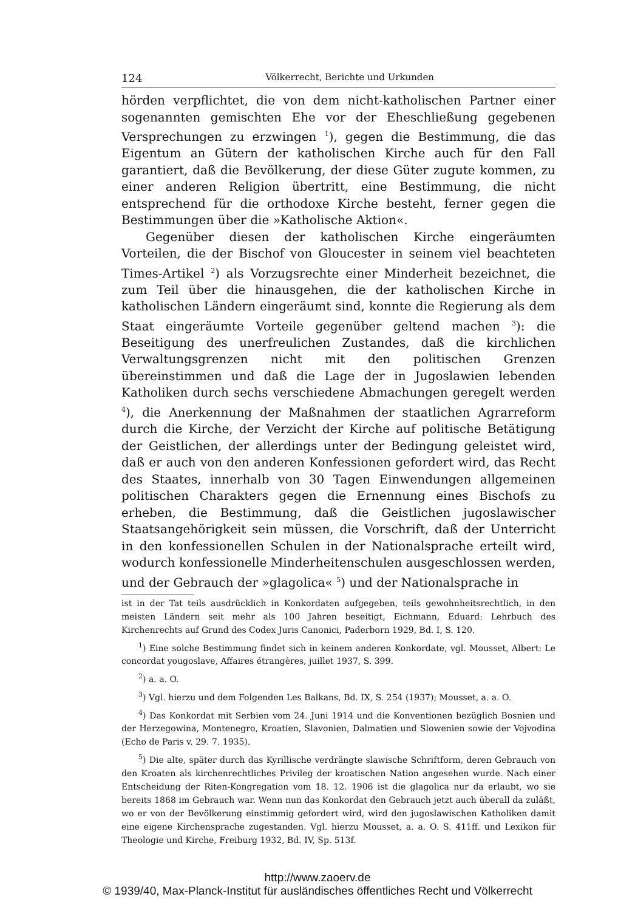124 Völkerrecht, Berichte und Urkunden
hörden verpflichtet, die von dem nicht-katholischen Partner einer sogenannten gemischten Ehe vor der Eheschließung gegebenen Versprechungen zu erzwingen <sup>1</sup>), gegen die Bestimmung, die das Eigentum an Gütern der katholischen Kirche auch für den Fall garantiert, daß die Bevölkerung, der diese Güter zugute kommen, zu einer anderen Religion übertritt, eine Bestimmung, die nicht entsprechend für die orthodoxe Kirche besteht, ferner gegen die Bestimmungen über die »Katholische Aktion«.
Gegenüber diesen der katholischen Kirche eingeräumten Vorteilen, die der Bischof von Gloucester in seinem viel beachteten Times-Artikel <sup>2</sup>) als Vorzugsrechte einer Minderheit bezeichnet, die zum Teil über die hinausgehen, die der katholischen Kirche in katholischen Ländern eingeräumt sind, konnte die Regierung als dem Staat eingeräumte Vorteile gegenüber geltend machen <sup>3</sup>): die Beseitigung des unerfreulichen Zustandes, daß die kirchlichen Verwaltungsgrenzen nicht mit den politischen Grenzen übereinstimmen und daß die Lage der in Jugoslawien lebenden Katholiken durch sechs verschiedene Abmachungen geregelt werden <sup>4</sup>), die Anerkennung der Maßnahmen der staatlichen Agrarreform durch die Kirche, der Verzicht der Kirche auf politische Betätigung der Geistlichen, der allerdings unter der Bedingung geleistet wird, daß er auch von den anderen Konfessionen gefordert wird, das Recht des Staates, innerhalb von 30 Tagen Einwendungen allgemeinen politischen Charakters gegen die Ernennung eines Bischofs zu erheben, die Bestimmung, daß die Geistlichen jugoslawischer Staatsangehörigkeit sein müssen, die Vorschrift, daß der Unterricht in den konfessionellen Schulen in der Nationalsprache erteilt wird, wodurch konfessionelle Minderheitenschulen ausgeschlossen werden, und der Gebrauch der »glagolica« <sup>5</sup>) und der Nationalsprache in
ist in der Tat teils ausdrücklich in Konkordaten aufgegeben, teils gewohnheitsrechtlich, in den meisten Ländern seit mehr als 100 Jahren beseitigt, Eichmann, Eduard: Lehrbuch des Kirchenrechts auf Grund des Codex Juris Canonici, Paderborn 1929, Bd. I, S. 120.
<sup>1</sup>) Eine solche Bestimmung findet sich in keinem anderen Konkordate, vgl. Mousset, Albert: Le concordat yougoslave, Affaires étrangères, juillet 1937, S. 399.
<sup>2</sup>) a. a. O.
<sup>3</sup>) Vgl. hierzu und dem Folgenden Les Balkans, Bd. IX, S. 254 (1937); Mousset, a. a. O.
<sup>4</sup>) Das Konkordat mit Serbien vom 24. Juni 1914 und die Konventionen bezüglich Bosnien und der Herzegowina, Montenegro, Kroatien, Slavonien, Dalmatien und Slowenien sowie der Vojvodina (Echo de Paris v. 29. 7. 1935).
<sup>5</sup>) Die alte, später durch das Kyrillische verdrängte slawische Schriftform, deren Gebrauch von den Kroaten als kirchenrechtliches Privileg der kroatischen Nation angesehen wurde. Nach einer Entscheidung der Riten-Kongregation vom 18. 12. 1906 ist die glagolica nur da erlaubt, wo sie bereits 1868 im Gebrauch war. Wenn nun das Konkordat den Gebrauch jetzt auch überall da zuläßt, wo er von der Bevölkerung einstimmig gefordert wird, wird den jugoslawischen Katholiken damit eine eigene Kirchensprache zugestanden. Vgl. hierzu Mousset, a. a. O. S. 411ff. und Lexikon für Theologie und Kirche, Freiburg 1932, Bd. IV, Sp. 513f.
http://www.zaoerv.de
© 1939/40, Max-Planck-Institut für ausländisches öffentliches Recht und Völkerrecht